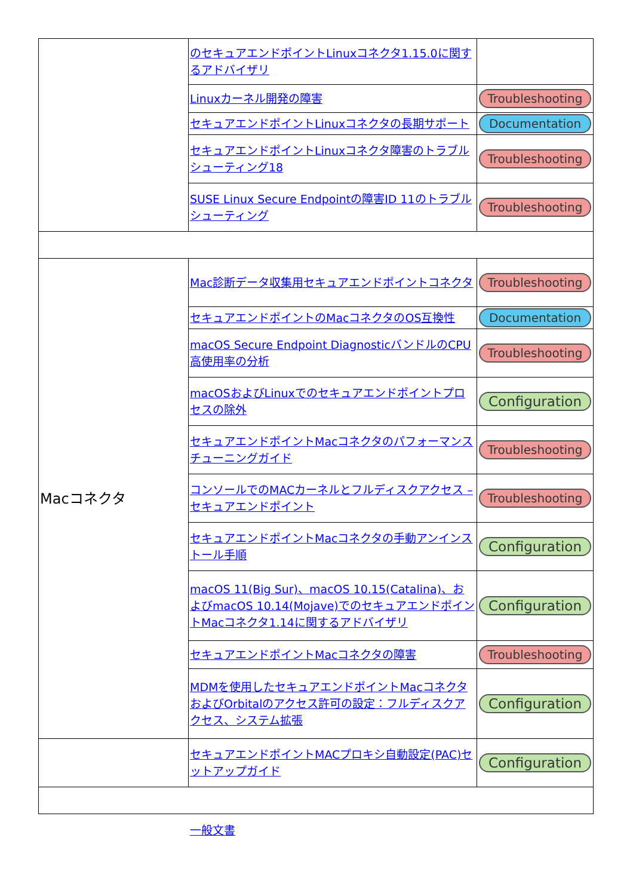| | のセキュアエンドポイントLinuxコネクタ1.15.0に関するアドバイザリ | |
| | Linuxカーネル開発の障害 | Troubleshooting |
| | セキュアエンドポイントLinuxコネクタの長期サポート | Documentation |
| | セキュアエンドポイントLinuxコネクタ障害のトラブルシューティング18 | Troubleshooting |
| | SUSE Linux Secure Endpointの障害ID 11のトラブルシューティング | Troubleshooting |
| Macコネクタ | Mac診断データ収集用セキュアエンドポイントコネクタ | Troubleshooting |
| | セキュアエンドポイントのMacコネクタのOS互換性 | Documentation |
| | macOS Secure Endpoint DiagnosticバンドルのCPU高使用率の分析 | Troubleshooting |
| | macOSおよびLinuxでのセキュアエンドポイントプロセスの除外 | Configuration |
| | セキュアエンドポイントMacコネクタのパフォーマンスチューニングガイド | Troubleshooting |
| | コンソールでのMACカーネルとフルディスクアクセス – セキュアエンドポイント | Troubleshooting |
| | セキュアエンドポイントMacコネクタの手動アンインストール手順 | Configuration |
| | macOS 11(Big Sur)、macOS 10.15(Catalina)、およびmacOS 10.14(Mojave)でのセキュアエンドポイントMacコネクタ1.14に関するアドバイザリ | Configuration |
| | セキュアエンドポイントMacコネクタの障害 | Troubleshooting |
| | MDMを使用したセキュアエンドポイントMacコネクタおよびOrbitalのアクセス許可の設定：フルディスクアクセス、システム拡張 | Configuration |
| | セキュアエンドポイントMACプロキシ自動設定(PAC)セットアップガイド | Configuration |
一般文書